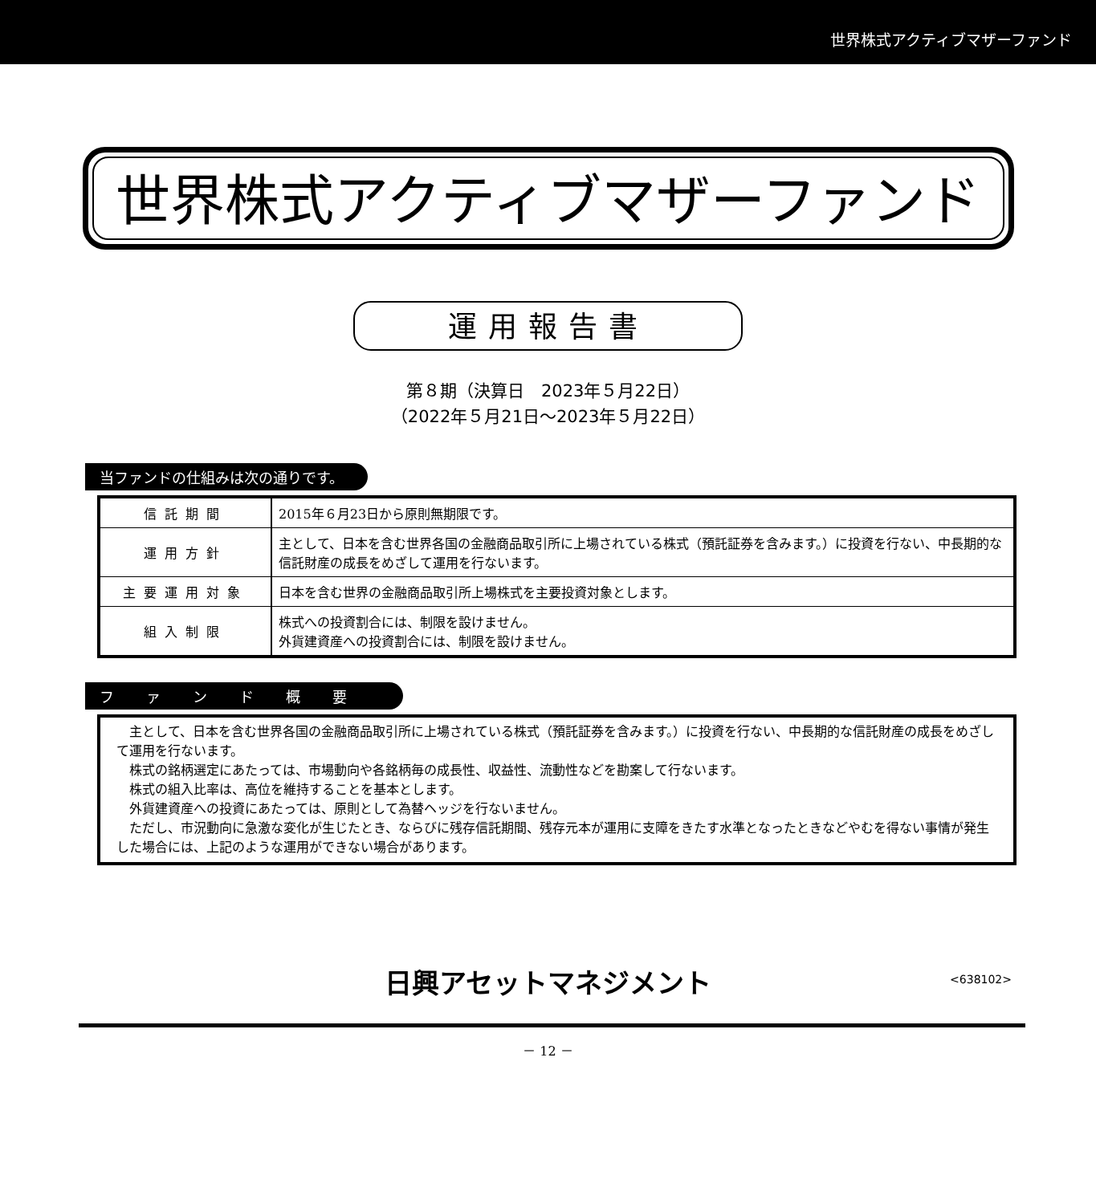世界株式アクティブマザーファンド
世界株式アクティブマザーファンド
運用報告書
第８期（決算日　2023年５月22日）
（2022年５月21日～2023年５月22日）
当ファンドの仕組みは次の通りです。
| 信託期間 | 2015年６月23日から原則無期限です。 |
| 運用方針 | 主として、日本を含む世界各国の金融商品取引所に上場されている株式（預託証券を含みます。）に投資を行ない、中長期的な信託財産の成長をめざして運用を行ないます。 |
| 主要運用対象 | 日本を含む世界の金融商品取引所上場株式を主要投資対象とします。 |
| 組入制限 | 株式への投資割合には、制限を設けません。 外貨建資産への投資割合には、制限を設けません。 |
ファンド概要
　主として、日本を含む世界各国の金融商品取引所に上場されている株式（預託証券を含みます。）に投資を行ない、中長期的な信託財産の成長をめざして運用を行ないます。
　株式の銘柄選定にあたっては、市場動向や各銘柄毎の成長性、収益性、流動性などを勘案して行ないます。
　株式の組入比率は、高位を維持することを基本とします。
　外貨建資産への投資にあたっては、原則として為替ヘッジを行ないません。
　ただし、市況動向に急激な変化が生じたとき、ならびに残存信託期間、残存元本が運用に支障をきたす水準となったときなどやむを得ない事情が発生した場合には、上記のような運用ができない場合があります。
日興アセットマネジメント <638102>
－ 12 －